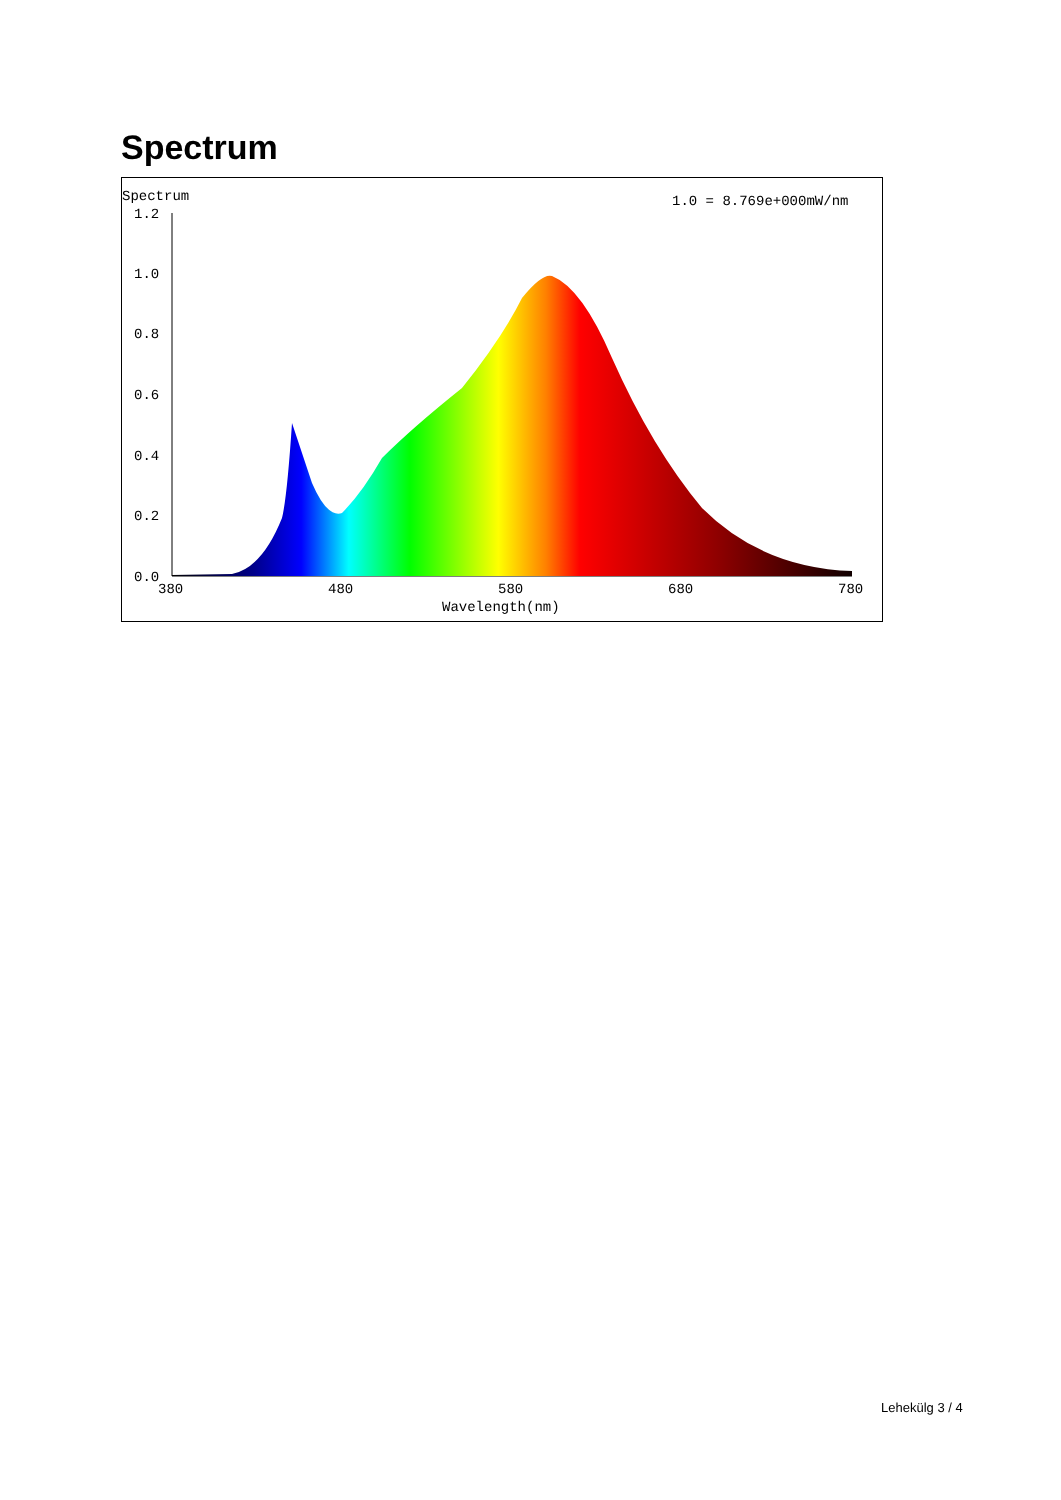Spectrum
Spectrum
1.0 = 8.769e+000mW/nm
1.2
1.0
0.8
0.6
0.4
0.2
0.0
380
480
580
680
780
Wavelength(nm)
Lehekülg 3 / 4